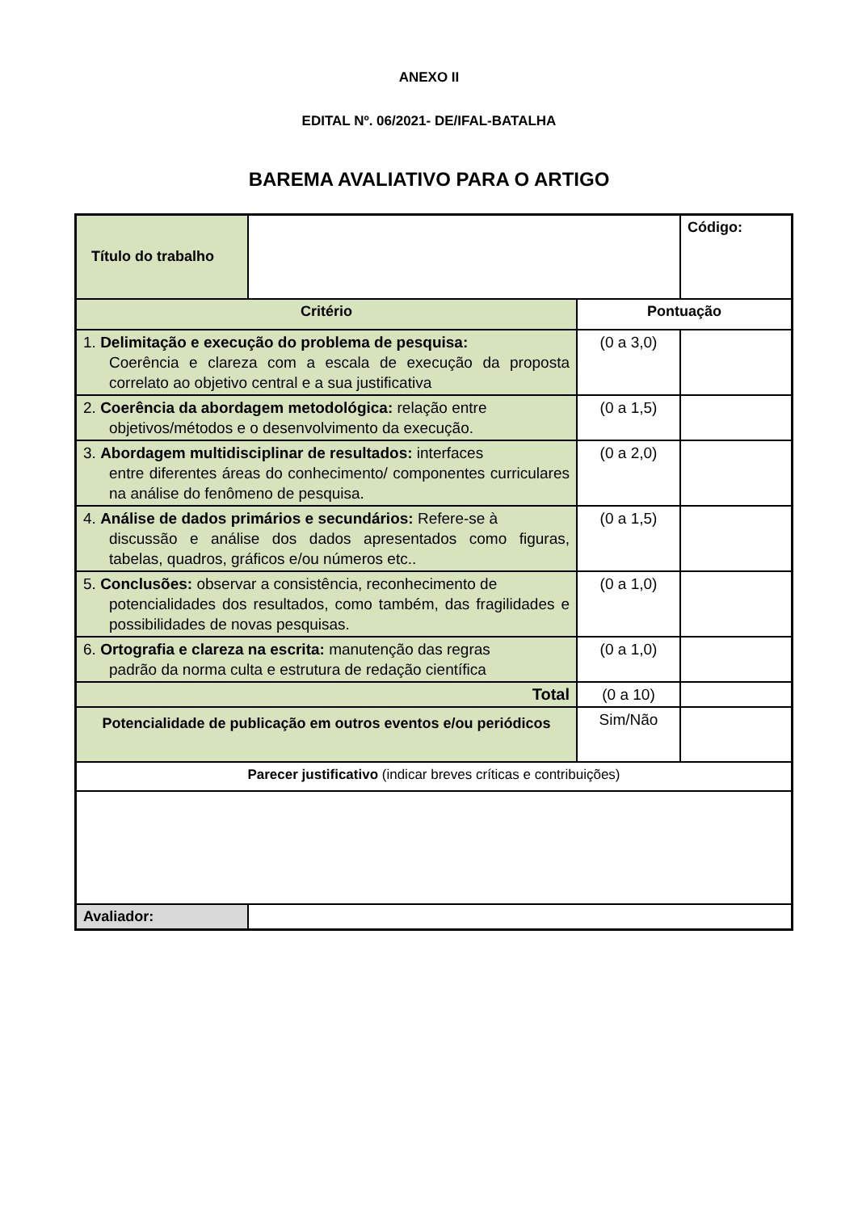ANEXO II
EDITAL Nº. 06/2021- DE/IFAL-BATALHA
BAREMA AVALIATIVO PARA O ARTIGO
| Título do trabalho | | | Código: |
| Critério | | Pontuação | |
| 1. Delimitação e execução do problema de pesquisa: Coerência e clareza com a escala de execução da proposta correlato ao objetivo central e a sua justificativa | | (0 a 3,0) | |
| 2. Coerência da abordagem metodológica: relação entre objetivos/métodos e o desenvolvimento da execução. | | (0 a 1,5) | |
| 3. Abordagem multidisciplinar de resultados: interfaces entre diferentes áreas do conhecimento/ componentes curriculares na análise do fenômeno de pesquisa. | | (0 a 2,0) | |
| 4. Análise de dados primários e secundários: Refere-se à discussão e análise dos dados apresentados como figuras, tabelas, quadros, gráficos e/ou números etc.. | | (0 a 1,5) | |
| 5. Conclusões: observar a consistência, reconhecimento de potencialidades dos resultados, como também, das fragilidades e possibilidades de novas pesquisas. | | (0 a 1,0) | |
| 6. Ortografia e clareza na escrita: manutenção das regras padrão da norma culta e estrutura de redação científica | | (0 a 1,0) | |
| Total | | (0 a 10) | |
| Potencialidade de publicação em outros eventos e/ou periódicos | | Sim/Não | |
| Parecer justificativo (indicar breves críticas e contribuições) | | | |
| Avaliador: | | | |